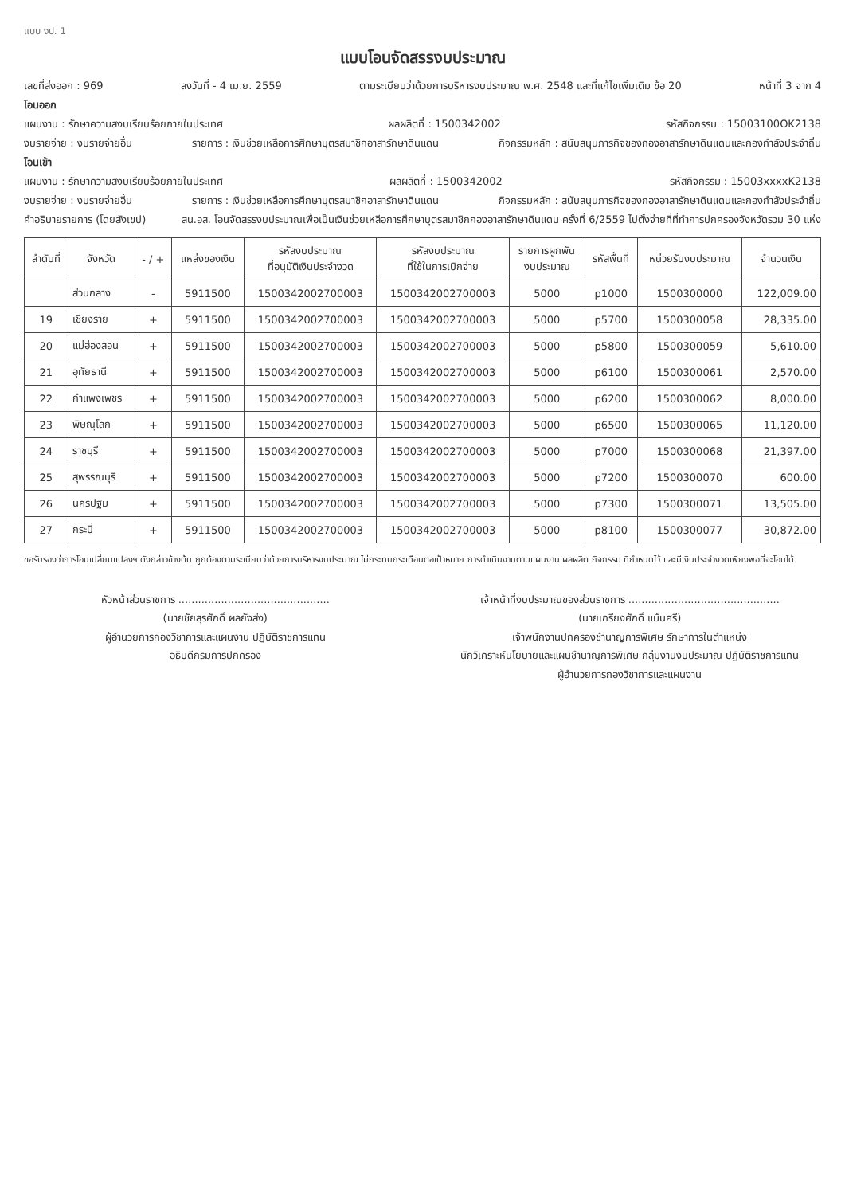แบบ งป. 1
แบบโอนจัดสรรงบประมาณ
เลขที่ส่งออก : 969 ลงวันที่ - 4 เม.ย. 2559 ตามระเบียบว่าด้วยการบริหารงบประมาณ พ.ศ. 2548 และที่แก้ไขเพิ่มเติม ข้อ 20 หน้าที่ 3 จาก 4
โอนออก
แผนงาน : รักษาความสงบเรียบร้อยภายในประเทศ ผลผลิตที่ : 1500342002 รหัสกิจกรรม : 15003100OK2138
งบรายจ่าย : งบรายจ่ายอื่น รายการ : เงินช่วยเหลือการศึกษาบุตรสมาชิกอาสารักษาดินแดน กิจกรรมหลัก : สนับสนุนภารกิจของกองอาสารักษาดินแดนและกองกำลังประจำถิ่น
โอนเข้า
แผนงาน : รักษาความสงบเรียบร้อยภายในประเทศ ผลผลิตที่ : 1500342002 รหัสกิจกรรม : 15003xxxxK2138
งบรายจ่าย : งบรายจ่ายอื่น รายการ : เงินช่วยเหลือการศึกษาบุตรสมาชิกอาสารักษาดินแดน กิจกรรมหลัก : สนับสนุนภารกิจของกองอาสารักษาดินแดนและกองกำลังประจำถิ่น
คำอธิบายรายการ (โดยสังเขป) สน.อส. โอนจัดสรรงบประมาณเพื่อเป็นเงินช่วยเหลือการศึกษาบุตรสมาชิกกองอาสารักษาดินแดน ครั้งที่ 6/2559 ไปตั้งจ่ายที่ที่ทำการปกครองจังหวัดรวม 30 แห่ง
| ลำดับที่ | จังหวัด | - / + | แหล่งของเงิน | รหัสงบประมาณ ที่อนุมัติเงินประจำงวด | รหัสงบประมาณ ที่ใช้ในการเบิกจ่าย | รายการผูกพัน งบประมาณ | รหัสพื้นที่ | หน่วยรับงบประมาณ | จำนวนเงิน |
| --- | --- | --- | --- | --- | --- | --- | --- | --- | --- |
| | ส่วนกลาง | - | 5911500 | 1500342002700003 | 1500342002700003 | 5000 | p1000 | 1500300000 | 122,009.00 |
| 19 | เชียงราย | + | 5911500 | 1500342002700003 | 1500342002700003 | 5000 | p5700 | 1500300058 | 28,335.00 |
| 20 | แม่ฮ่องสอน | + | 5911500 | 1500342002700003 | 1500342002700003 | 5000 | p5800 | 1500300059 | 5,610.00 |
| 21 | อุทัยธานี | + | 5911500 | 1500342002700003 | 1500342002700003 | 5000 | p6100 | 1500300061 | 2,570.00 |
| 22 | กำแพงเพชร | + | 5911500 | 1500342002700003 | 1500342002700003 | 5000 | p6200 | 1500300062 | 8,000.00 |
| 23 | พิษณุโลก | + | 5911500 | 1500342002700003 | 1500342002700003 | 5000 | p6500 | 1500300065 | 11,120.00 |
| 24 | ราชบุรี | + | 5911500 | 1500342002700003 | 1500342002700003 | 5000 | p7000 | 1500300068 | 21,397.00 |
| 25 | สุพรรณบุรี | + | 5911500 | 1500342002700003 | 1500342002700003 | 5000 | p7200 | 1500300070 | 600.00 |
| 26 | นครปฐม | + | 5911500 | 1500342002700003 | 1500342002700003 | 5000 | p7300 | 1500300071 | 13,505.00 |
| 27 | กระบี่ | + | 5911500 | 1500342002700003 | 1500342002700003 | 5000 | p8100 | 1500300077 | 30,872.00 |
ขอรับรองว่าการโอนเปลี่ยนแปลงฯ ดังกล่าวข้างต้น ถูกต้องตามระเบียบว่าด้วยการบริหารงบประมาณ ไม่กระทบกระเทือนต่อเป้าหมาย การดำเนินงานตามแผนงาน ผลผลิต กิจกรรม ที่กำหนดไว้ และมีเงินประจำงวดเพียงพอที่จะโอนได้
หัวหน้าส่วนราชการ ..............................................
(นายชัยสุรศักดิ์ ผลยังส่ง)
ผู้อำนวยการกองวิชาการและแผนงาน ปฏิบัติราชการแทน
อธิบดีกรมการปกครอง
เจ้าหน้าที่งบประมาณของส่วนราชการ ..............................................
(นายเกรียงศักดิ์ แม้นศรี)
เจ้าพนักงานปกครองชำนาญการพิเศษ รักษาการในตำแหน่ง
นักวิเคราะห์นโยบายและแผนชำนาญการพิเศษ กลุ่มงานงบประมาณ ปฏิบัติราชการแทน
ผู้อำนวยการกองวิชาการและแผนงาน